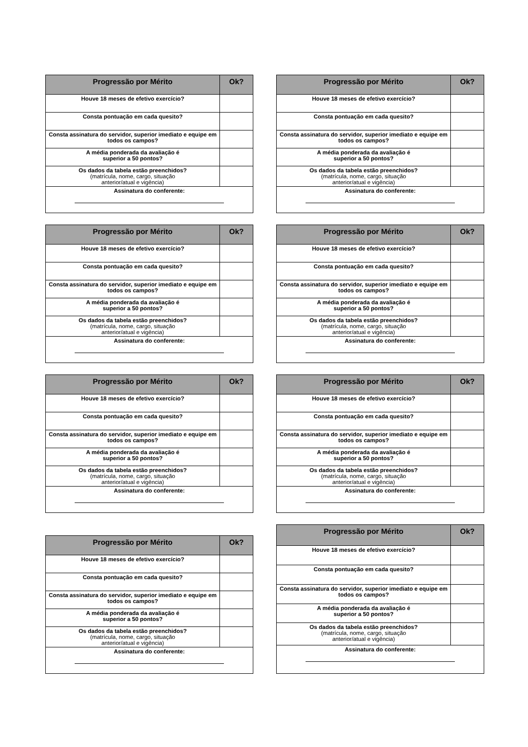| Progressão por Mérito | Ok? |
| --- | --- |
| Houve 18 meses de efetivo exercício? | |
| Consta pontuação em cada quesito? | |
| Consta assinatura do servidor, superior imediato e equipe em todos os campos? | |
| A média ponderada da avaliação é superior a 50 pontos? | |
| Os dados da tabela estão preenchidos? (matrícula, nome, cargo, situação anterior/atual e vigência) | |
| Assinatura do conferente: | |
| Progressão por Mérito | Ok? |
| --- | --- |
| Houve 18 meses de efetivo exercício? | |
| Consta pontuação em cada quesito? | |
| Consta assinatura do servidor, superior imediato e equipe em todos os campos? | |
| A média ponderada da avaliação é superior a 50 pontos? | |
| Os dados da tabela estão preenchidos? (matrícula, nome, cargo, situação anterior/atual e vigência) | |
| Assinatura do conferente: | |
| Progressão por Mérito | Ok? |
| --- | --- |
| Houve 18 meses de efetivo exercício? | |
| Consta pontuação em cada quesito? | |
| Consta assinatura do servidor, superior imediato e equipe em todos os campos? | |
| A média ponderada da avaliação é superior a 50 pontos? | |
| Os dados da tabela estão preenchidos? (matrícula, nome, cargo, situação anterior/atual e vigência) | |
| Assinatura do conferente: | |
| Progressão por Mérito | Ok? |
| --- | --- |
| Houve 18 meses de efetivo exercício? | |
| Consta pontuação em cada quesito? | |
| Consta assinatura do servidor, superior imediato e equipe em todos os campos? | |
| A média ponderada da avaliação é superior a 50 pontos? | |
| Os dados da tabela estão preenchidos? (matrícula, nome, cargo, situação anterior/atual e vigência) | |
| Assinatura do conferente: | |
| Progressão por Mérito | Ok? |
| --- | --- |
| Houve 18 meses de efetivo exercício? | |
| Consta pontuação em cada quesito? | |
| Consta assinatura do servidor, superior imediato e equipe em todos os campos? | |
| A média ponderada da avaliação é superior a 50 pontos? | |
| Os dados da tabela estão preenchidos? (matrícula, nome, cargo, situação anterior/atual e vigência) | |
| Assinatura do conferente: | |
| Progressão por Mérito | Ok? |
| --- | --- |
| Houve 18 meses de efetivo exercício? | |
| Consta pontuação em cada quesito? | |
| Consta assinatura do servidor, superior imediato e equipe em todos os campos? | |
| A média ponderada da avaliação é superior a 50 pontos? | |
| Os dados da tabela estão preenchidos? (matrícula, nome, cargo, situação anterior/atual e vigência) | |
| Assinatura do conferente: | |
| Progressão por Mérito | Ok? |
| --- | --- |
| Houve 18 meses de efetivo exercício? | |
| Consta pontuação em cada quesito? | |
| Consta assinatura do servidor, superior imediato e equipe em todos os campos? | |
| A média ponderada da avaliação é superior a 50 pontos? | |
| Os dados da tabela estão preenchidos? (matrícula, nome, cargo, situação anterior/atual e vigência) | |
| Assinatura do conferente: | |
| Progressão por Mérito | Ok? |
| --- | --- |
| Houve 18 meses de efetivo exercício? | |
| Consta pontuação em cada quesito? | |
| Consta assinatura do servidor, superior imediato e equipe em todos os campos? | |
| A média ponderada da avaliação é superior a 50 pontos? | |
| Os dados da tabela estão preenchidos? (matrícula, nome, cargo, situação anterior/atual e vigência) | |
| Assinatura do conferente: | |